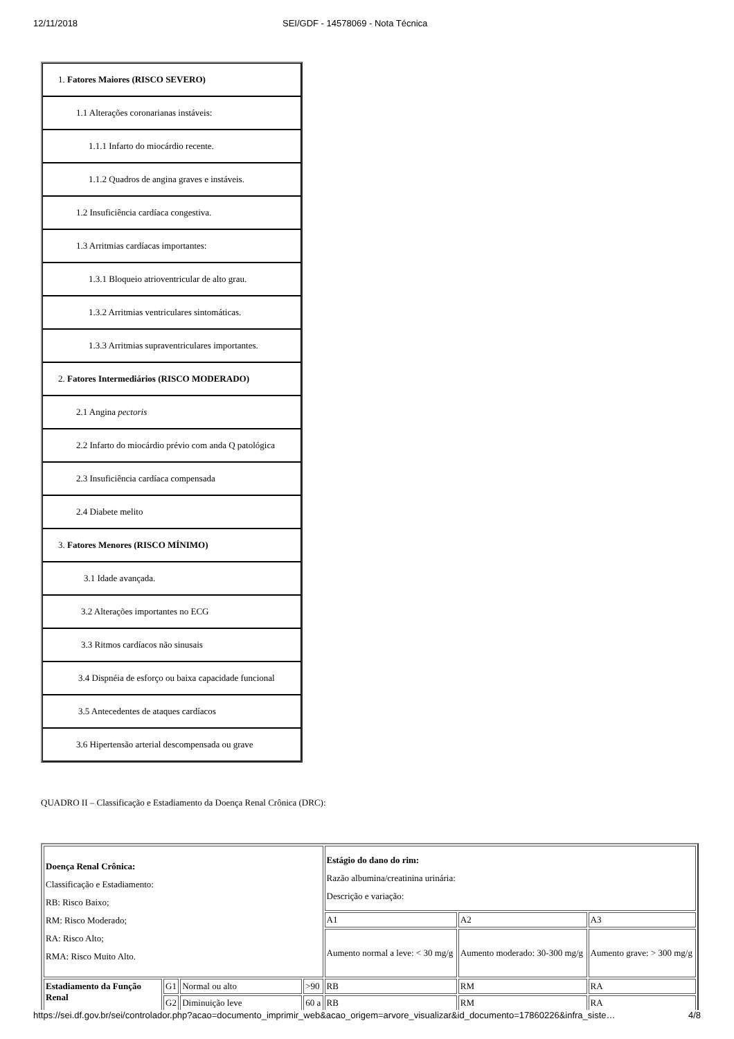12/11/2018 SEI/GDF - 14578069 - Nota Técnica
| 1. Fatores Maiores (RISCO SEVERO) |
| 1.1 Alterações coronarianas instáveis: |
| 1.1.1 Infarto do miocárdio recente. |
| 1.1.2 Quadros de angina graves e instáveis. |
| 1.2 Insuficiência cardíaca congestiva. |
| 1.3 Arritmias cardíacas importantes: |
| 1.3.1 Bloqueio atrioventricular de alto grau. |
| 1.3.2 Arritmias ventriculares sintomáticas. |
| 1.3.3 Arritmias supraventriculares importantes. |
| 2. Fatores Intermediários (RISCO MODERADO) |
| 2.1 Angina pectoris |
| 2.2 Infarto do miocárdio prévio com anda Q patológica |
| 2.3 Insuficiência cardíaca compensada |
| 2.4 Diabete melito |
| 3. Fatores Menores (RISCO MÍNIMO) |
| 3.1 Idade avançada. |
| 3.2 Alterações importantes no ECG |
| 3.3 Ritmos cardíacos não sinusais |
| 3.4 Dispnéia de esforço ou baixa capacidade funcional |
| 3.5 Antecedentes de ataques cardíacos |
| 3.6 Hipertensão arterial descompensada ou grave |
QUADRO II – Classificação e Estadiamento da Doença Renal Crônica (DRC):
| Doença Renal Crônica: Classificação e Estadiamento: RB: Risco Baixo; RM: Risco Moderado; RA: Risco Alto; RMA: Risco Muito Alto. | | | | Estágio do dano do rim: Razão albumina/creatinina urinária: Descrição e variação: | | |
| | | | | A1 | A2 | A3 |
| | | | | Aumento normal a leve: < 30 mg/g | Aumento moderado: 30-300 mg/g | Aumento grave: > 300 mg/g |
| Estadiamento da Função Renal | G1 | Normal ou alto | >90 | RB | RM | RA |
| | G2 | Diminuição leve | 60 a | RB | RM | RA |
https://sei.df.gov.br/sei/controlador.php?acao=documento_imprimir_web&acao_origem=arvore_visualizar&id_documento=17860226&infra_siste… 4/8